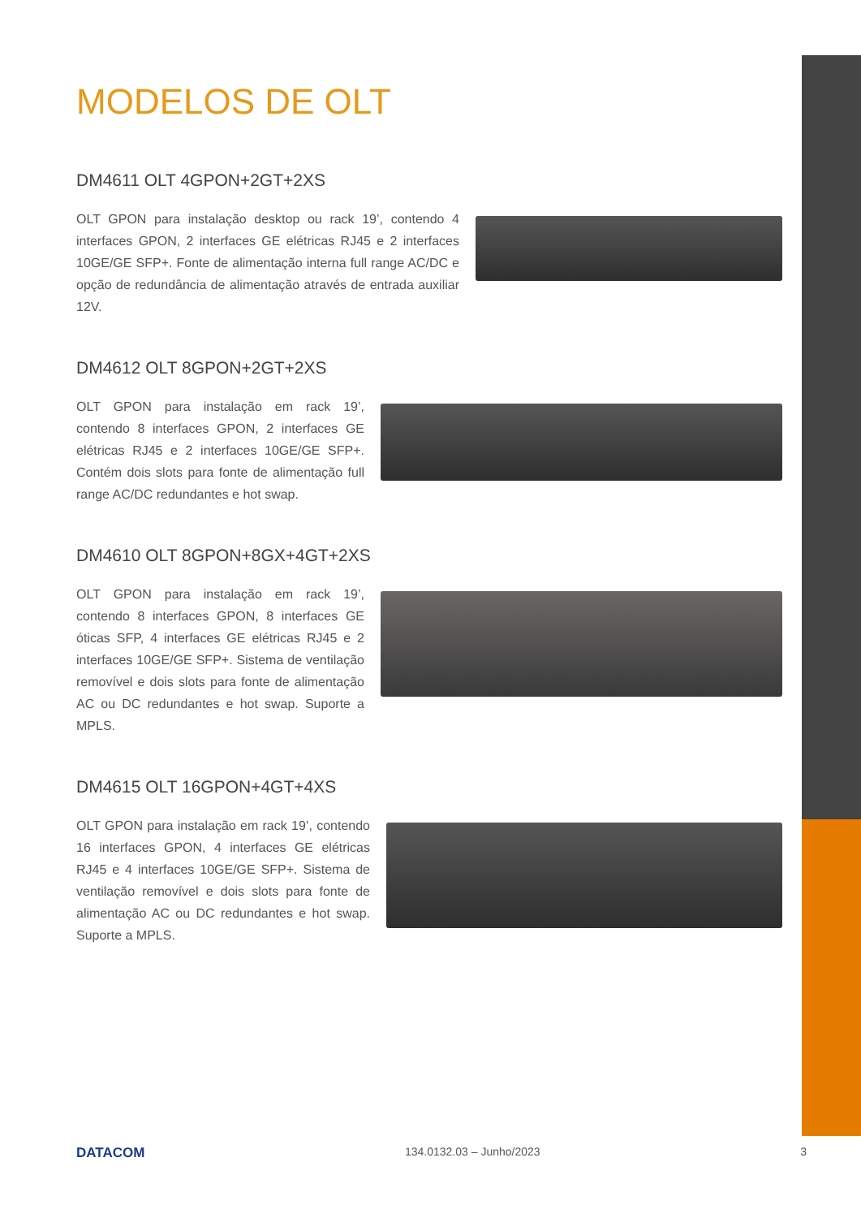MODELOS DE OLT
DM4611 OLT 4GPON+2GT+2XS
OLT GPON para instalação desktop ou rack 19’, contendo 4 interfaces GPON, 2 interfaces GE elétricas RJ45 e 2 interfaces 10GE/GE SFP+. Fonte de alimentação interna full range AC/DC e opção de redundância de alimentação através de entrada auxiliar 12V.
DM4612 OLT 8GPON+2GT+2XS
OLT GPON para instalação em rack 19’, contendo 8 interfaces GPON, 2 interfaces GE elétricas RJ45 e 2 interfaces 10GE/GE SFP+. Contém dois slots para fonte de alimentação full range AC/DC redundantes e hot swap.
DM4610 OLT 8GPON+8GX+4GT+2XS
OLT GPON para instalação em rack 19’, contendo 8 interfaces GPON, 8 interfaces GE óticas SFP, 4 interfaces GE elétricas RJ45 e 2 interfaces 10GE/GE SFP+. Sistema de ventilação removível e dois slots para fonte de alimentação AC ou DC redundantes e hot swap. Suporte a MPLS.
DM4615 OLT 16GPON+4GT+4XS
OLT GPON para instalação em rack 19’, contendo 16 interfaces GPON, 4 interfaces GE elétricas RJ45 e 4 interfaces 10GE/GE SFP+. Sistema de ventilação removível e dois slots para fonte de alimentação AC ou DC redundantes e hot swap. Suporte a MPLS.
DATACOM 134.0132.03 – Junho/2023 3